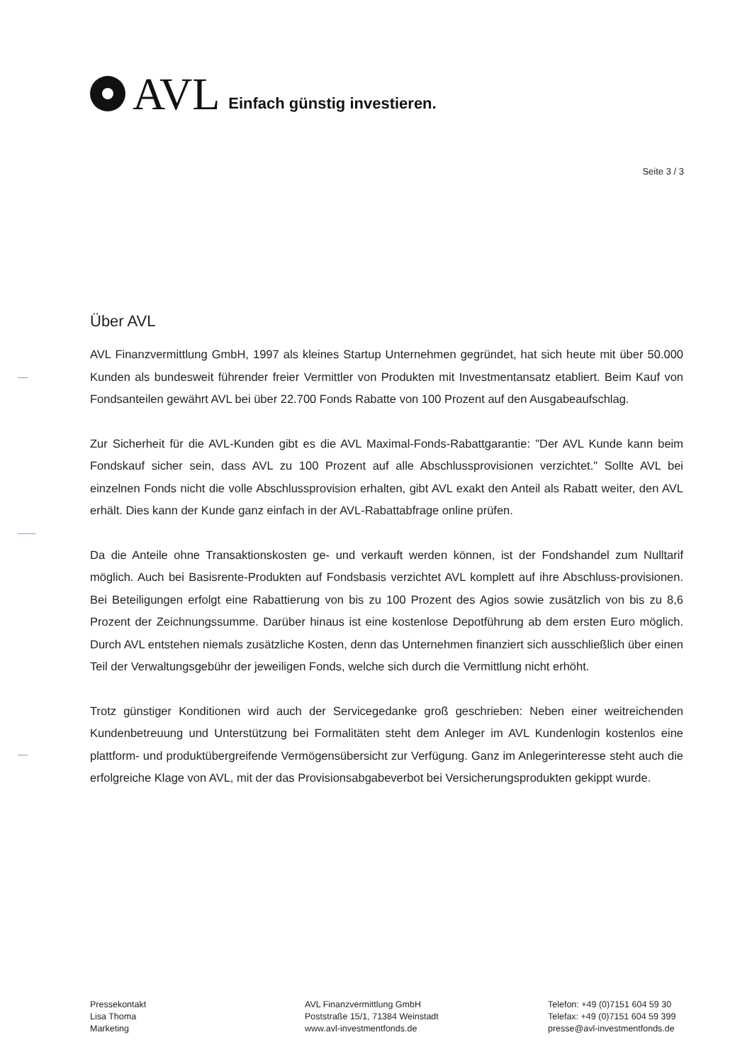AVL Einfach günstig investieren.
Seite 3 / 3
Über AVL
AVL Finanzvermittlung GmbH, 1997 als kleines Startup Unternehmen gegründet, hat sich heute mit über 50.000 Kunden als bundesweit führender freier Vermittler von Produkten mit Investmentansatz etabliert. Beim Kauf von Fondsanteilen gewährt AVL bei über 22.700 Fonds Rabatte von 100 Prozent auf den Ausgabeaufschlag.
Zur Sicherheit für die AVL-Kunden gibt es die AVL Maximal-Fonds-Rabattgarantie: "Der AVL Kunde kann beim Fondskauf sicher sein, dass AVL zu 100 Prozent auf alle Abschlussprovisionen verzichtet." Sollte AVL bei einzelnen Fonds nicht die volle Abschlussprovision erhalten, gibt AVL exakt den Anteil als Rabatt weiter, den AVL erhält. Dies kann der Kunde ganz einfach in der AVL-Rabattabfrage online prüfen.
Da die Anteile ohne Transaktionskosten ge- und verkauft werden können, ist der Fondshandel zum Nulltarif möglich. Auch bei Basisrente-Produkten auf Fondsbasis verzichtet AVL komplett auf ihre Abschluss-provisionen. Bei Beteiligungen erfolgt eine Rabattierung von bis zu 100 Prozent des Agios sowie zusätzlich von bis zu 8,6 Prozent der Zeichnungssumme. Darüber hinaus ist eine kostenlose Depotführung ab dem ersten Euro möglich. Durch AVL entstehen niemals zusätzliche Kosten, denn das Unternehmen finanziert sich ausschließlich über einen Teil der Verwaltungsgebühr der jeweiligen Fonds, welche sich durch die Vermittlung nicht erhöht.
Trotz günstiger Konditionen wird auch der Servicegedanke groß geschrieben: Neben einer weitreichenden Kundenbetreuung und Unterstützung bei Formalitäten steht dem Anleger im AVL Kundenlogin kostenlos eine plattform- und produktübergreifende Vermögensübersicht zur Verfügung. Ganz im Anlegerinteresse steht auch die erfolgreiche Klage von AVL, mit der das Provisionsabgabeverbot bei Versicherungsprodukten gekippt wurde.
Pressekontakt
Lisa Thoma
Marketing
AVL Finanzvermittlung GmbH
Poststraße 15/1, 71384 Weinstadt
www.avl-investmentfonds.de
Telefon: +49 (0)7151 604 59 30
Telefax: +49 (0)7151 604 59 399
presse@avl-investmentfonds.de